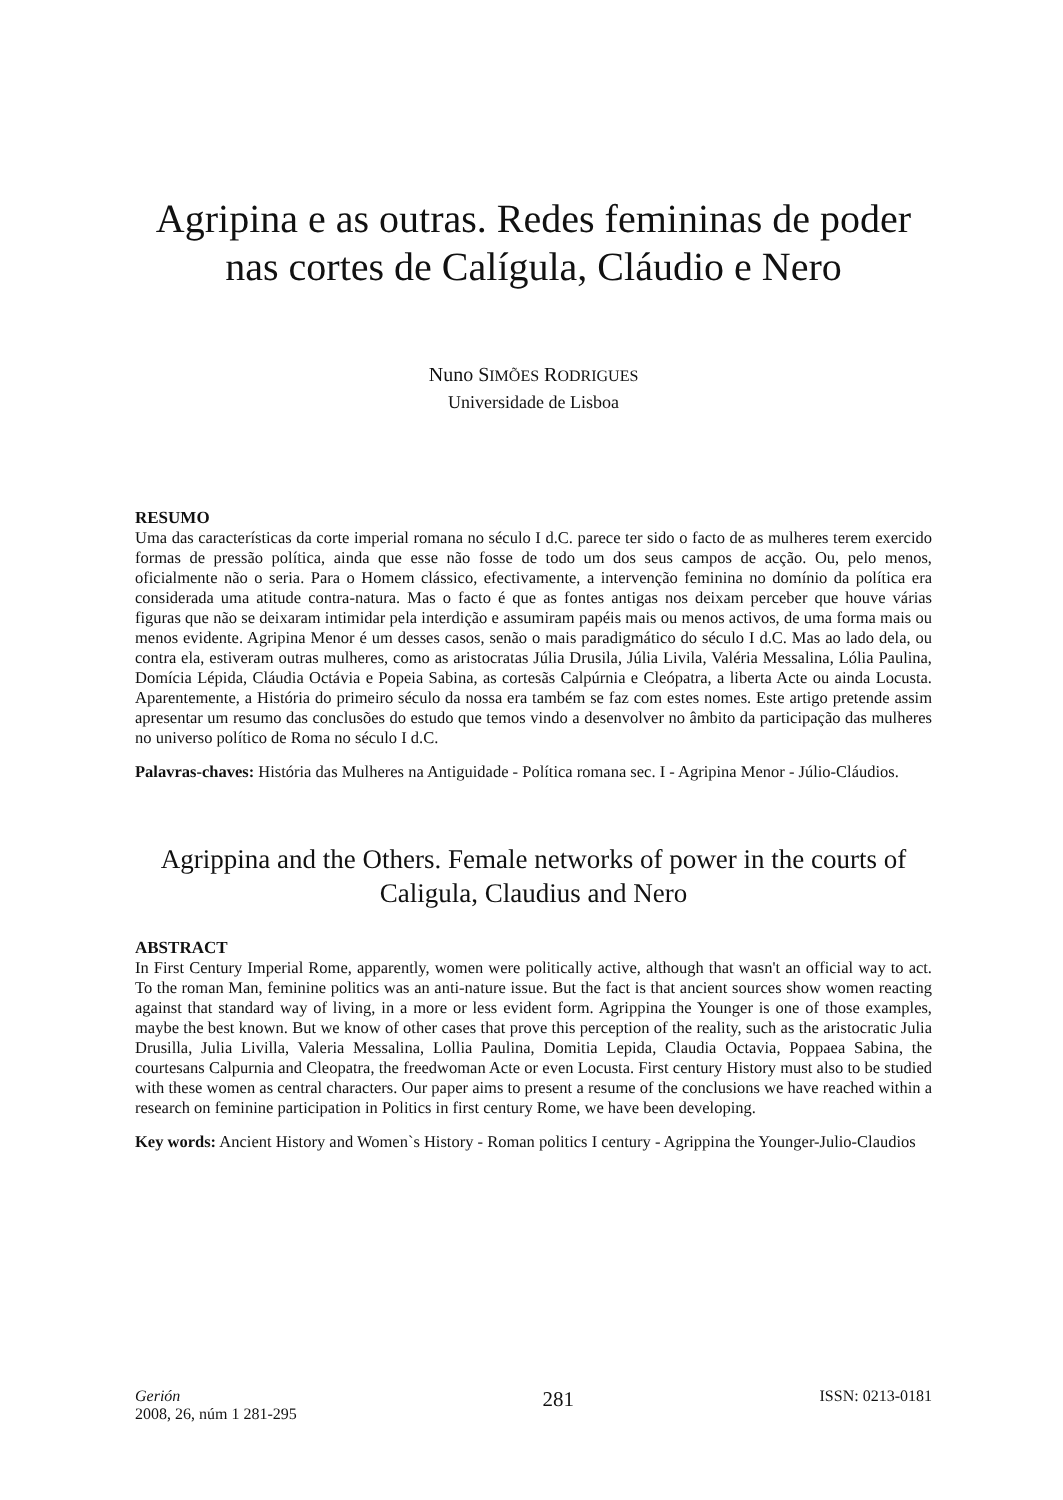Agripina e as outras. Redes femininas de poder nas cortes de Calígula, Cláudio e Nero
Nuno SIMÕES RODRIGUES
Universidade de Lisboa
RESUMO
Uma das características da corte imperial romana no século I d.C. parece ter sido o facto de as mulheres terem exercido formas de pressão política, ainda que esse não fosse de todo um dos seus campos de acção. Ou, pelo menos, oficialmente não o seria. Para o Homem clássico, efectivamente, a intervenção feminina no domínio da política era considerada uma atitude contra-natura. Mas o facto é que as fontes antigas nos deixam perceber que houve várias figuras que não se deixaram intimidar pela interdição e assumiram papéis mais ou menos activos, de uma forma mais ou menos evidente. Agripina Menor é um desses casos, senão o mais paradigmático do século I d.C. Mas ao lado dela, ou contra ela, estiveram outras mulheres, como as aristocratas Júlia Drusila, Júlia Livila, Valéria Messalina, Lólia Paulina, Domícia Lépida, Cláudia Octávia e Popeia Sabina, as cortesãs Calpúrnia e Cleópatra, a liberta Acte ou ainda Locusta. Aparentemente, a História do primeiro século da nossa era também se faz com estes nomes. Este artigo pretende assim apresentar um resumo das conclusões do estudo que temos vindo a desenvolver no âmbito da participação das mulheres no universo político de Roma no século I d.C.
Palavras-chaves: História das Mulheres na Antiguidade - Política romana sec. I - Agripina Menor - Júlio-Cláudios.
Agrippina and the Others. Female networks of power in the courts of Caligula, Claudius and Nero
ABSTRACT
In First Century Imperial Rome, apparently, women were politically active, although that wasn't an official way to act. To the roman Man, feminine politics was an anti-nature issue. But the fact is that ancient sources show women reacting against that standard way of living, in a more or less evident form. Agrippina the Younger is one of those examples, maybe the best known. But we know of other cases that prove this perception of the reality, such as the aristocratic Julia Drusilla, Julia Livilla, Valeria Messalina, Lollia Paulina, Domitia Lepida, Claudia Octavia, Poppaea Sabina, the courtesans Calpurnia and Cleopatra, the freedwoman Acte or even Locusta. First century History must also to be studied with these women as central characters. Our paper aims to present a resume of the conclusions we have reached within a research on feminine participation in Politics in first century Rome, we have been developing.
Key words: Ancient History and Women`s History - Roman politics I century - Agrippina the Younger-Julio-Claudios
Gerión
2008, 26, núm 1 281-295
281
ISSN: 0213-0181